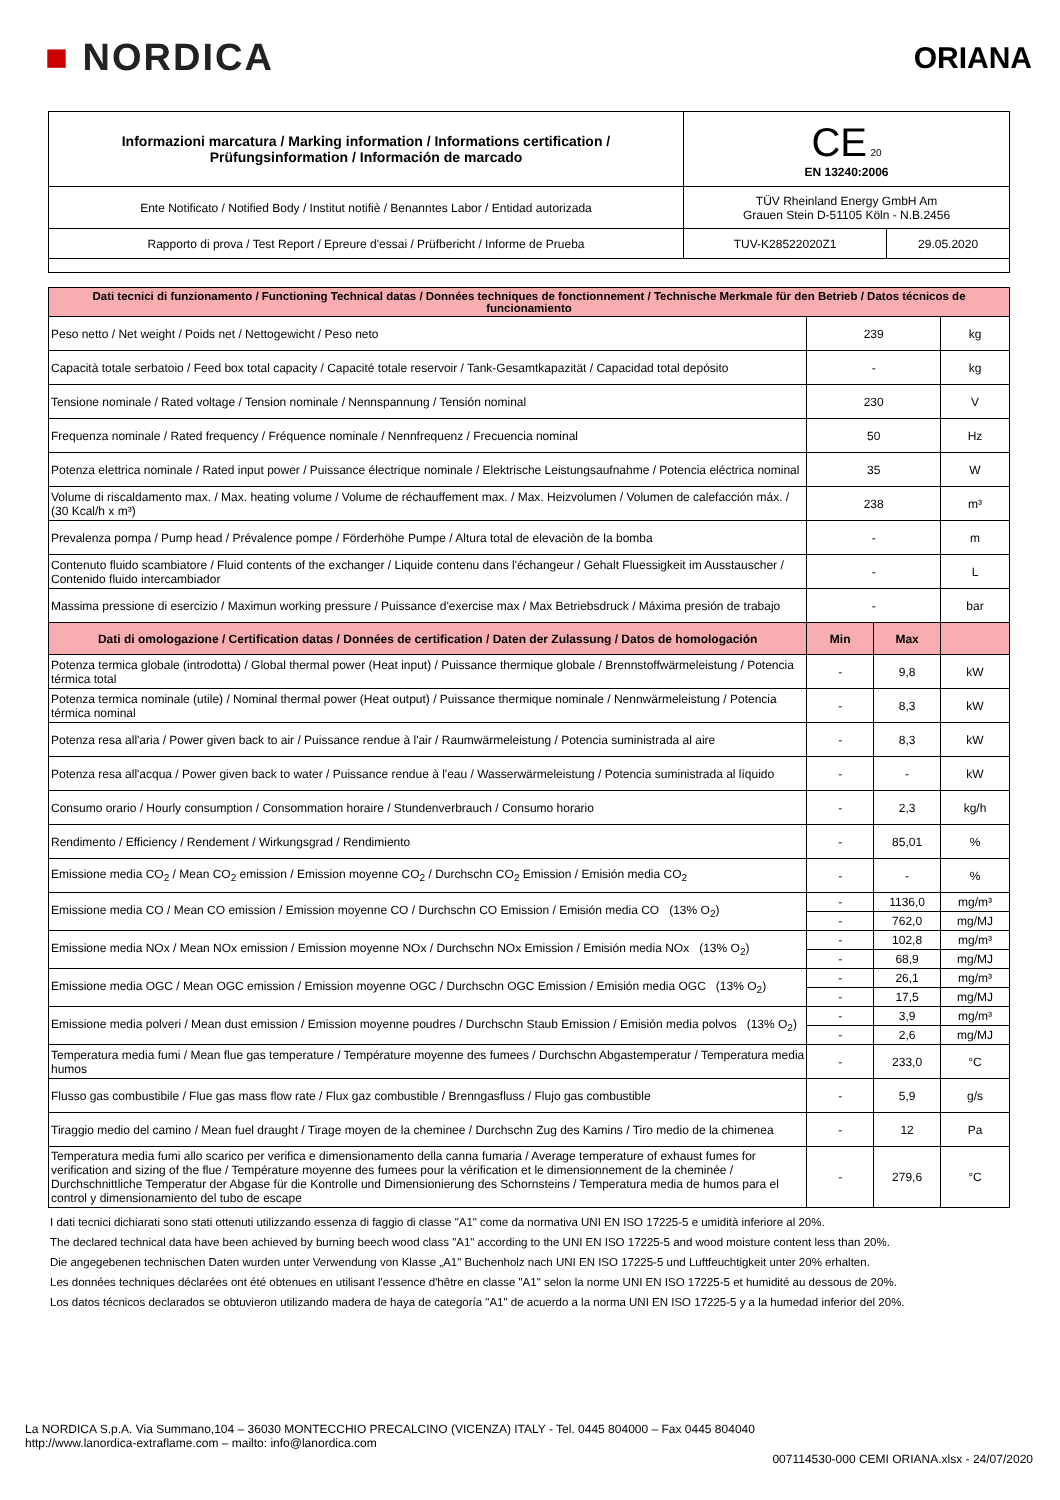■ NORDICA
ORIANA
| Informazioni marcatura / Marking information / Informations certification / Prüfungsinformation / Información de marcado | CE 20 EN 13240:2006 | |
| Ente Notificato / Notified Body / Institut notifiè / Benanntes Labor / Entidad autorizada | TÜV Rheinland Energy GmbH Am Grauen Stein D-51105 Köln - N.B.2456 | |
| Rapporto di prova / Test Report / Epreure d'essai / Prüfbericht / Informe de Prueba | TUV-K28522020Z1 | 29.05.2020 |
| Dati tecnici di funzionamento / Functioning Technical datas / Données techniques de fonctionnement / Technische Merkmale für den Betrieb / Datos técnicos de funcionamiento | | | |
| Peso netto / Net weight / Poids net / Nettogewicht / Peso neto | 239 | | kg |
| Capacità totale serbatoio / Feed box total capacity / Capacité totale reservoir / Tank-Gesamtkapazität / Capacidad total depósito | - | | kg |
| Tensione nominale / Rated voltage / Tension nominale / Nennspannung / Tensión nominal | 230 | | V |
| Frequenza nominale / Rated frequency / Fréquence nominale / Nennfrequenz / Frecuencia nominal | 50 | | Hz |
| Potenza elettrica nominale / Rated input power / Puissance électrique nominale / Elektrische Leistungsaufnahme / Potencia eléctrica nominal | 35 | | W |
| Volume di riscaldamento max. / Max. heating volume / Volume de réchauffement max. / Max. Heizvolumen / Volumen de calefacción máx. / (30 Kcal/h x m³) | 238 | | m³ |
| Prevalenza pompa / Pump head / Prévalence pompe / Förderhöhe Pumpe / Altura total de elevaciòn de la bomba | - | | m |
| Contenuto fluido scambiatore / Fluid contents of the exchanger / Liquide contenu dans l'échangeur / Gehalt Fluessigkeit im Ausstauscher / Contenido fluido intercambiador | - | | L |
| Massima pressione di esercizio / Maximun working pressure / Puissance d'exercise max / Max Betriebsdruck / Máxima presión de trabajo | - | | bar |
| Dati di omologazione / Certification datas / Données de certification / Daten der Zulassung / Datos de homologación | Min | Max | |
| Potenza termica globale (introdotta) / Global thermal power (Heat input) / Puissance thermique globale / Brennstoffwärmeleistung / Potencia térmica total | - | 9,8 | kW |
| Potenza termica nominale (utile) / Nominal thermal power (Heat output) / Puissance thermique nominale / Nennwärmeleistung / Potencia térmica nominal | - | 8,3 | kW |
| Potenza resa all'aria / Power given back to air / Puissance rendue à l'air / Raumwärmeleistung / Potencia suministrada al aire | - | 8,3 | kW |
| Potenza resa all'acqua / Power given back to water / Puissance rendue à l'eau / Wasserwärmeleistung / Potencia suministrada al líquido | - | - | kW |
| Consumo orario / Hourly consumption / Consommation horaire / Stundenverbrauch / Consumo horario | - | 2,3 | kg/h |
| Rendimento / Efficiency / Rendement / Wirkungsgrad / Rendimiento | - | 85,01 | % |
| Emissione media CO<sub>2</sub> / Mean CO<sub>2</sub> emission / Emission moyenne CO<sub>2</sub> / Durchschn CO<sub>2</sub> Emission / Emisión media CO<sub>2</sub> | - | - | % |
| Emissione media CO / Mean CO emission / Emission moyenne CO / Durchschn CO Emission / Emisión media CO (13% O<sub>2</sub>) | - | 1136,0 | mg/m³ |
| | - | 762,0 | mg/MJ |
| Emissione media NOx / Mean NOx emission / Emission moyenne NOx / Durchschn NOx Emission / Emisión media NOx (13% O<sub>2</sub>) | - | 102,8 | mg/m³ |
| | - | 68,9 | mg/MJ |
| Emissione media OGC / Mean OGC emission / Emission moyenne OGC / Durchschn OGC Emission / Emisión media OGC (13% O<sub>2</sub>) | - | 26,1 | mg/m³ |
| | - | 17,5 | mg/MJ |
| Emissione media polveri / Mean dust emission / Emission moyenne poudres / Durchschn Staub Emission / Emisión media polvos (13% O<sub>2</sub>) | - | 3,9 | mg/m³ |
| | - | 2,6 | mg/MJ |
| Temperatura media fumi / Mean flue gas temperature / Température moyenne des fumees / Durchschn Abgastemperatur / Temperatura media humos | - | 233,0 | °C |
| Flusso gas combustibile / Flue gas mass flow rate / Flux gaz combustible / Brenngasfluss / Flujo gas combustible | - | 5,9 | g/s |
| Tiraggio medio del camino / Mean fuel draught / Tirage moyen de la cheminee / Durchschn Zug des Kamins / Tiro medio de la chimenea | - | 12 | Pa |
| Temperatura media fumi allo scarico per verifica e dimensionamento della canna fumaria / Average temperature of exhaust fumes for verification and sizing of the flue / Température moyenne des fumees pour la vérification et le dimensionnement de la cheminée / Durchschnittliche Temperatur der Abgase für die Kontrolle und Dimensionierung des Schornsteins / Temperatura media de humos para el control y dimensionamiento del tubo de escape | - | 279,6 | °C |
I dati tecnici dichiarati sono stati ottenuti utilizzando essenza di faggio di classe "A1" come da normativa UNI EN ISO 17225-5 e umidità inferiore al 20%.
The declared technical data have been achieved by burning beech wood class "A1" according to the UNI EN ISO 17225-5 and wood moisture content less than 20%.
Die angegebenen technischen Daten wurden unter Verwendung von Klasse „A1" Buchenholz nach UNI EN ISO 17225-5 und Luftfeuchtigkeit unter 20% erhalten.
Les données techniques déclarées ont été obtenues en utilisant l'essence d'hêtre en classe "A1" selon la norme UNI EN ISO 17225-5 et humidité au dessous de 20%.
Los datos técnicos declarados se obtuvieron utilizando madera de haya de categoría "A1" de acuerdo a la norma UNI EN ISO 17225-5 y a la humedad inferior del 20%.
La NORDICA S.p.A. Via Summano,104 – 36030 MONTECCHIO PRECALCINO (VICENZA) ITALY - Tel. 0445 804000 – Fax 0445 804040
http://www.lanordica-extraflame.com – mailto: info@lanordica.com
007114530-000 CEMI ORIANA.xlsx - 24/07/2020